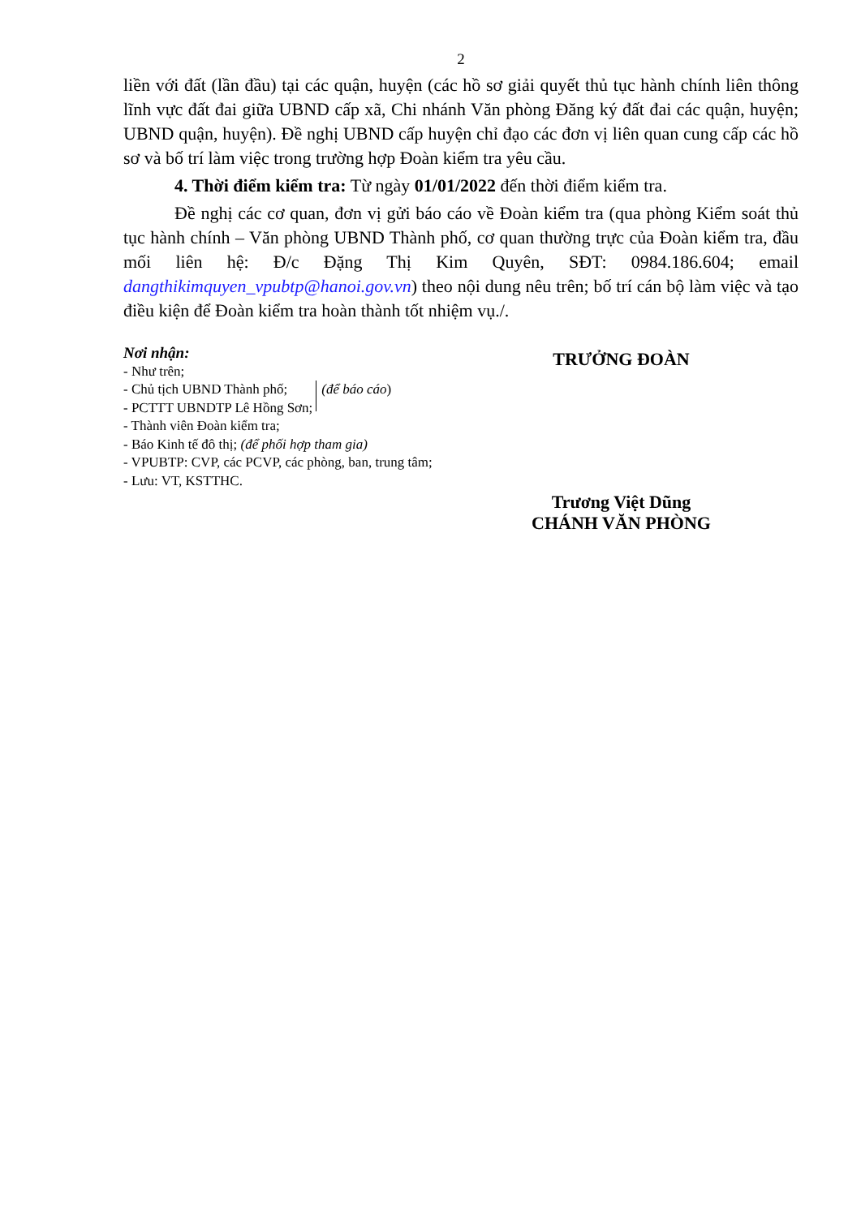2
liền với đất (lần đầu) tại các quận, huyện (các hồ sơ giải quyết thủ tục hành chính liên thông lĩnh vực đất đai giữa UBND cấp xã, Chi nhánh Văn phòng Đăng ký đất đai các quận, huyện; UBND quận, huyện). Đề nghị UBND cấp huyện chỉ đạo các đơn vị liên quan cung cấp các hồ sơ và bố trí làm việc trong trường hợp Đoàn kiểm tra yêu cầu.
4. Thời điểm kiểm tra: Từ ngày 01/01/2022 đến thời điểm kiểm tra.
Đề nghị các cơ quan, đơn vị gửi báo cáo về Đoàn kiểm tra (qua phòng Kiểm soát thủ tục hành chính – Văn phòng UBND Thành phố, cơ quan thường trực của Đoàn kiểm tra, đầu mối liên hệ: Đ/c Đặng Thị Kim Quyên, SĐT: 0984.186.604; email dangthikimquyen_vpubtp@hanoi.gov.vn) theo nội dung nêu trên; bố trí cán bộ làm việc và tạo điều kiện để Đoàn kiểm tra hoàn thành tốt nhiệm vụ./.
Nơi nhận:
- Như trên;
- Chủ tịch UBND Thành phố;
- PCTTT UBNDTP Lê Hồng Sơn;
(để báo cáo)
- Thành viên Đoàn kiểm tra;
- Báo Kinh tế đô thị; (để phối hợp tham gia)
- VPUBTP: CVP, các PCVP, các phòng, ban, trung tâm;
- Lưu: VT, KSTTHC.
TRƯỞNG ĐOÀN
Trương Việt Dũng
CHÁNH VĂN PHÒNG